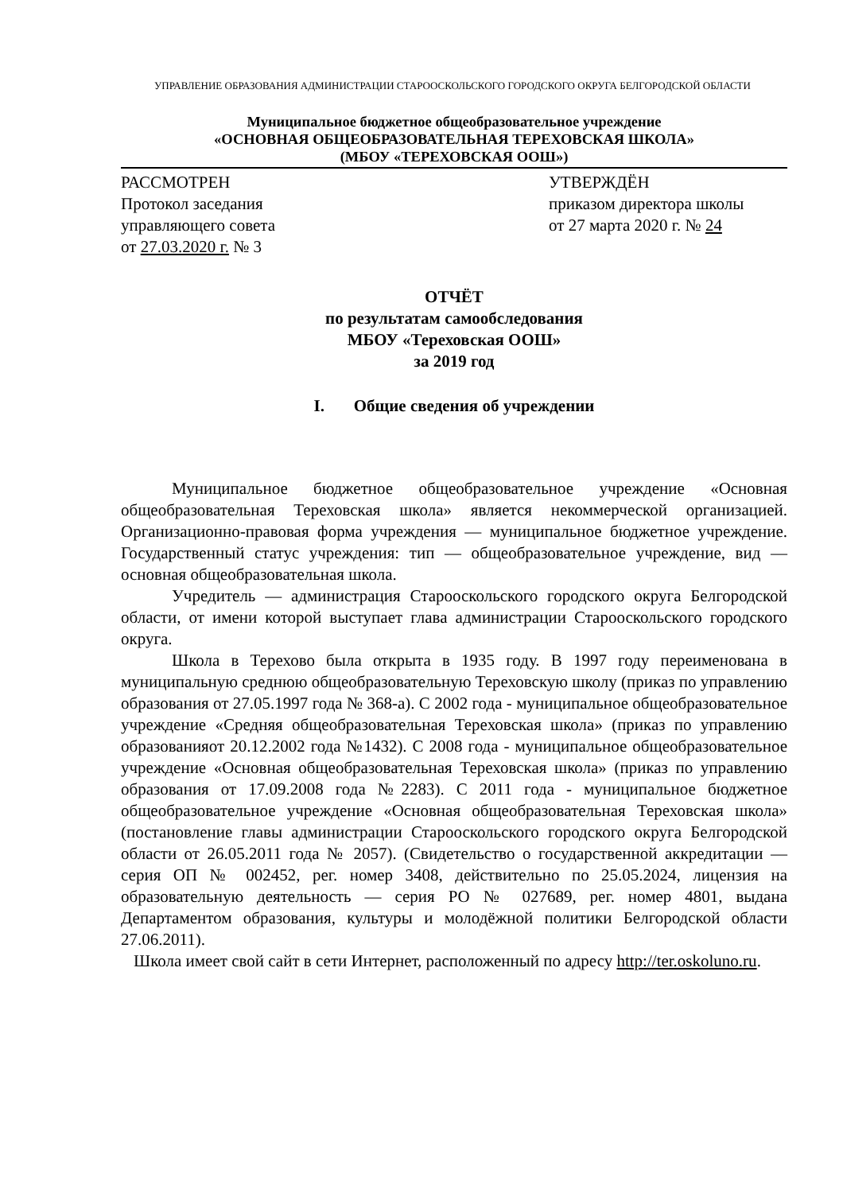УПРАВЛЕНИЕ ОБРАЗОВАНИЯ АДМИНИСТРАЦИИ СТАРООСКОЛЬСКОГО ГОРОДСКОГО ОКРУГА БЕЛГОРОДСКОЙ ОБЛАСТИ
Муниципальное бюджетное общеобразовательное учреждение
«ОСНОВНАЯ ОБЩЕОБРАЗОВАТЕЛЬНАЯ ТЕРЕХОВСКАЯ ШКОЛА»
(МБОУ «ТЕРЕХОВСКАЯ ООШ»)
РАССМОТРЕН
Протокол заседания
управляющего совета
от 27.03.2020 г. № 3
УТВЕРЖДЁН
приказом директора школы
от 27 марта 2020 г. № 24
ОТЧЁТ
по результатам самообследования
МБОУ «Тереховская ООШ»
за 2019 год
I. Общие сведения об учреждении
Муниципальное бюджетное общеобразовательное учреждение «Основная общеобразовательная Тереховская школа» является некоммерческой организацией. Организационно-правовая форма учреждения — муниципальное бюджетное учреждение. Государственный статус учреждения: тип — общеобразовательное учреждение, вид — основная общеобразовательная школа.
Учредитель — администрация Старооскольского городского округа Белгородской области, от имени которой выступает глава администрации Старооскольского городского округа.
Школа в Терехово была открыта в 1935 году. В 1997 году переименована в муниципальную среднюю общеобразовательную Тереховскую школу (приказ по управлению образования от 27.05.1997 года № 368-а). С 2002 года - муниципальное общеобразовательное учреждение «Средняя общеобразовательная Тереховская школа» (приказ по управлению образованияот 20.12.2002 года №1432). С 2008 года - муниципальное общеобразовательное учреждение «Основная общеобразовательная Тереховская школа» (приказ по управлению образования от 17.09.2008 года №2283). С 2011 года - муниципальное бюджетное общеобразовательное учреждение «Основная общеобразовательная Тереховская школа» (постановление главы администрации Старооскольского городского округа Белгородской области от 26.05.2011 года № 2057). (Свидетельство о государственной аккредитации — серия ОП № 002452, рег. номер 3408, действительно по 25.05.2024, лицензия на образовательную деятельность — серия РО № 027689, рег. номер 4801, выдана Департаментом образования, культуры и молодёжной политики Белгородской области 27.06.2011).
Школа имеет свой сайт в сети Интернет, расположенный по адресу http://ter.oskoluno.ru.